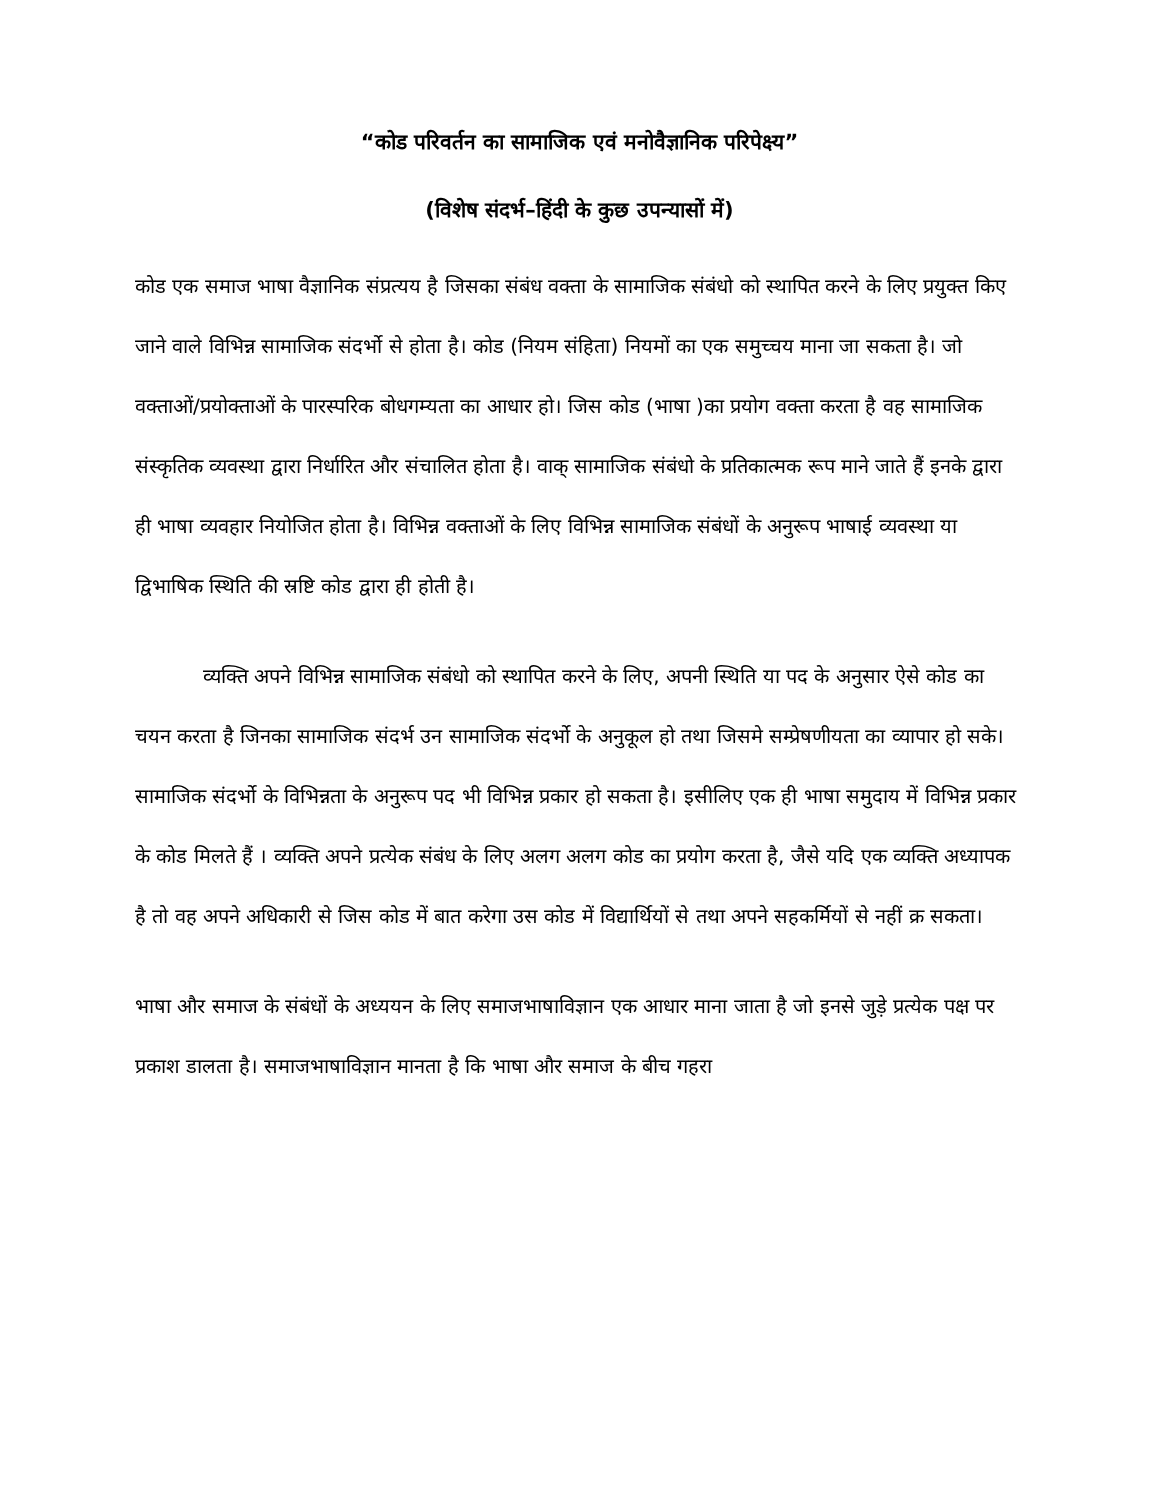“कोड परिवर्तन का सामाजिक एवं मनोवैज्ञानिक परिपेक्ष्य”
(विशेष संदर्भ–हिंदी के कुछ उपन्यासों में)
कोड एक समाज भाषा वैज्ञानिक संप्रत्यय है जिसका संबंध वक्ता के सामाजिक संबंधो को स्थापित करने के लिए प्रयुक्त किए जाने वाले विभिन्न सामाजिक संदर्भो से होता है। कोड (नियम संहिता) नियमों का एक समुच्चय माना जा सकता है। जो वक्ताओं/प्रयोक्ताओं के पारस्परिक बोधगम्यता का आधार हो। जिस कोड (भाषा )का प्रयोग वक्ता करता है वह सामाजिक संस्कृतिक व्यवस्था द्वारा निर्धारित और संचालित होता है। वाक् सामाजिक संबंधो के प्रतिकात्मक रूप माने जाते हैं इनके द्वारा ही भाषा व्यवहार नियोजित होता है। विभिन्न वक्ताओं के लिए विभिन्न सामाजिक संबंधों के अनुरूप भाषाई व्यवस्था या द्विभाषिक स्थिति की स्रष्टि कोड द्वारा ही होती है।
व्यक्ति अपने विभिन्न सामाजिक संबंधो को स्थापित करने के लिए, अपनी स्थिति या पद के अनुसार ऐसे कोड का चयन करता है जिनका सामाजिक संदर्भ उन सामाजिक संदर्भो के अनुकूल हो तथा जिसमे सम्प्रेषणीयता का व्यापार हो सके। सामाजिक संदर्भो के विभिन्नता के अनुरूप पद भी विभिन्न प्रकार हो सकता है। इसीलिए एक ही भाषा समुदाय में विभिन्न प्रकार के कोड मिलते हैं । व्यक्ति अपने प्रत्येक संबंध के लिए अलग अलग कोड का प्रयोग करता है, जैसे यदि एक व्यक्ति अध्यापक है तो वह अपने अधिकारी से जिस कोड में बात करेगा उस कोड में विद्यार्थियों से तथा अपने सहकर्मियों से नहीं क्र सकता।
भाषा और समाज के संबंधों के अध्ययन के लिए समाजभाषाविज्ञान एक आधार माना जाता है जो इनसे जुड़े प्रत्येक पक्ष पर प्रकाश डालता है। समाजभाषाविज्ञान मानता है कि भाषा और समाज के बीच गहरा